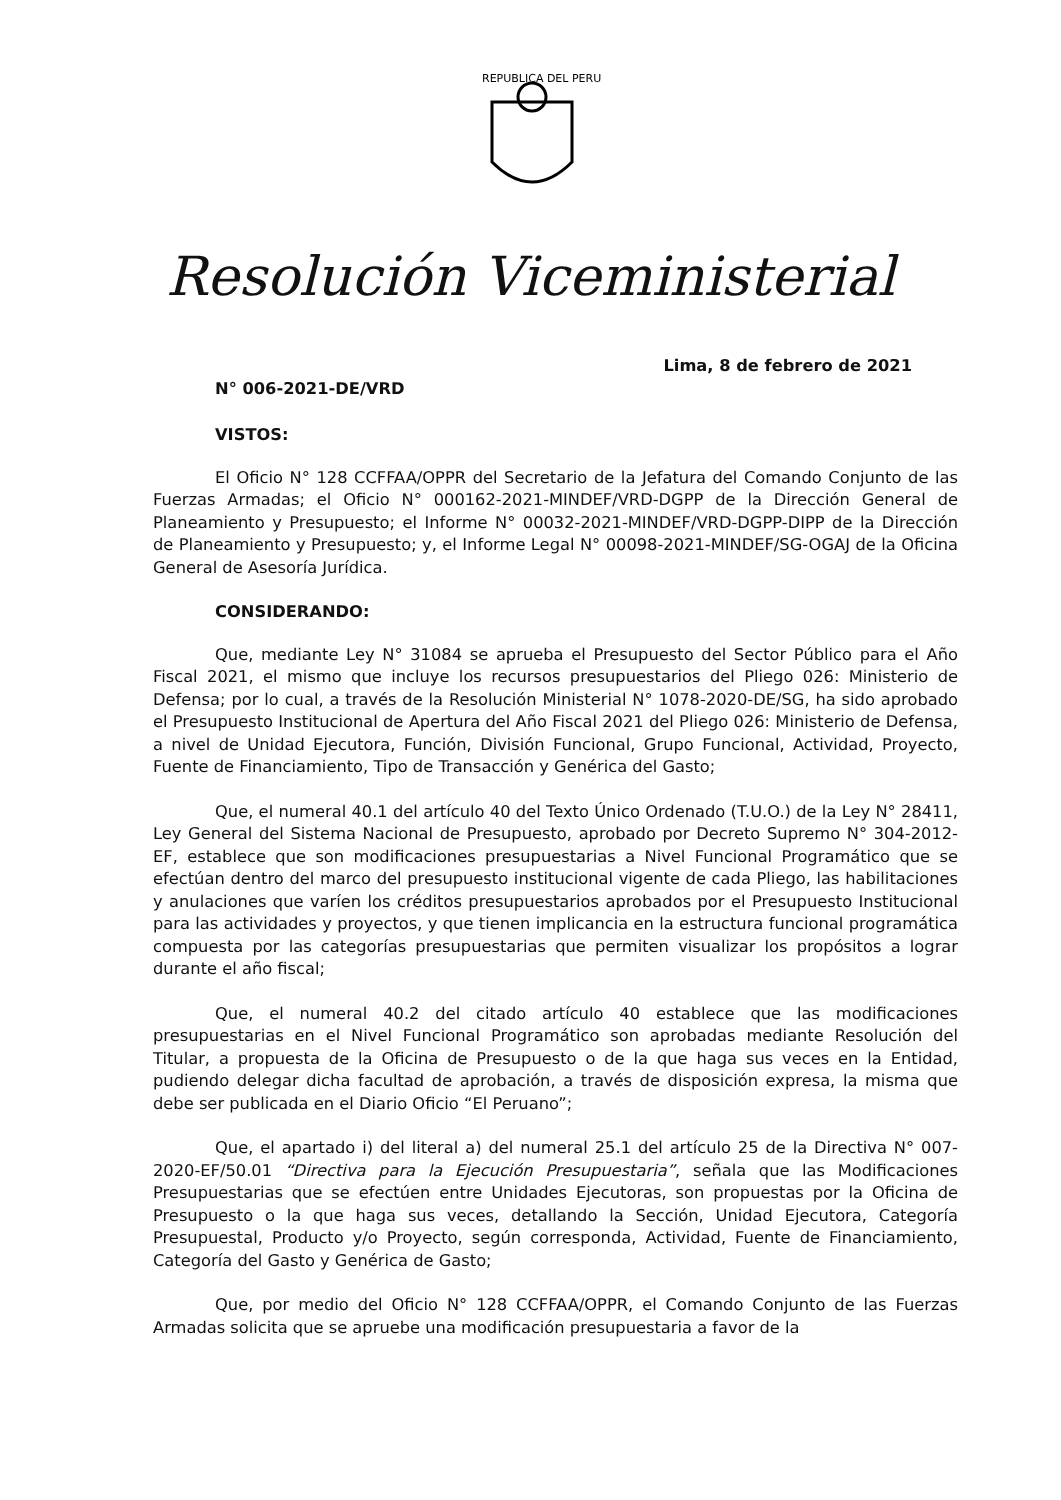REPUBLICA DEL PERU
Resolución Viceministerial
Lima, 8 de febrero de 2021
N° 006-2021-DE/VRD
VISTOS:
El Oficio N° 128 CCFFAA/OPPR del Secretario de la Jefatura del Comando Conjunto de las Fuerzas Armadas; el Oficio N° 000162-2021-MINDEF/VRD-DGPP de la Dirección General de Planeamiento y Presupuesto; el Informe N° 00032-2021-MINDEF/VRD-DGPP-DIPP de la Dirección de Planeamiento y Presupuesto; y, el Informe Legal N° 00098-2021-MINDEF/SG-OGAJ de la Oficina General de Asesoría Jurídica.
CONSIDERANDO:
Que, mediante Ley N° 31084 se aprueba el Presupuesto del Sector Público para el Año Fiscal 2021, el mismo que incluye los recursos presupuestarios del Pliego 026: Ministerio de Defensa; por lo cual, a través de la Resolución Ministerial N° 1078-2020-DE/SG, ha sido aprobado el Presupuesto Institucional de Apertura del Año Fiscal 2021 del Pliego 026: Ministerio de Defensa, a nivel de Unidad Ejecutora, Función, División Funcional, Grupo Funcional, Actividad, Proyecto, Fuente de Financiamiento, Tipo de Transacción y Genérica del Gasto;
Que, el numeral 40.1 del artículo 40 del Texto Único Ordenado (T.U.O.) de la Ley N° 28411, Ley General del Sistema Nacional de Presupuesto, aprobado por Decreto Supremo N° 304-2012-EF, establece que son modificaciones presupuestarias a Nivel Funcional Programático que se efectúan dentro del marco del presupuesto institucional vigente de cada Pliego, las habilitaciones y anulaciones que varíen los créditos presupuestarios aprobados por el Presupuesto Institucional para las actividades y proyectos, y que tienen implicancia en la estructura funcional programática compuesta por las categorías presupuestarias que permiten visualizar los propósitos a lograr durante el año fiscal;
Que, el numeral 40.2 del citado artículo 40 establece que las modificaciones presupuestarias en el Nivel Funcional Programático son aprobadas mediante Resolución del Titular, a propuesta de la Oficina de Presupuesto o de la que haga sus veces en la Entidad, pudiendo delegar dicha facultad de aprobación, a través de disposición expresa, la misma que debe ser publicada en el Diario Oficio “El Peruano”;
Que, el apartado i) del literal a) del numeral 25.1 del artículo 25 de la Directiva N° 007-2020-EF/50.01 “Directiva para la Ejecución Presupuestaria”, señala que las Modificaciones Presupuestarias que se efectúen entre Unidades Ejecutoras, son propuestas por la Oficina de Presupuesto o la que haga sus veces, detallando la Sección, Unidad Ejecutora, Categoría Presupuestal, Producto y/o Proyecto, según corresponda, Actividad, Fuente de Financiamiento, Categoría del Gasto y Genérica de Gasto;
Que, por medio del Oficio N° 128 CCFFAA/OPPR, el Comando Conjunto de las Fuerzas Armadas solicita que se apruebe una modificación presupuestaria a favor de la